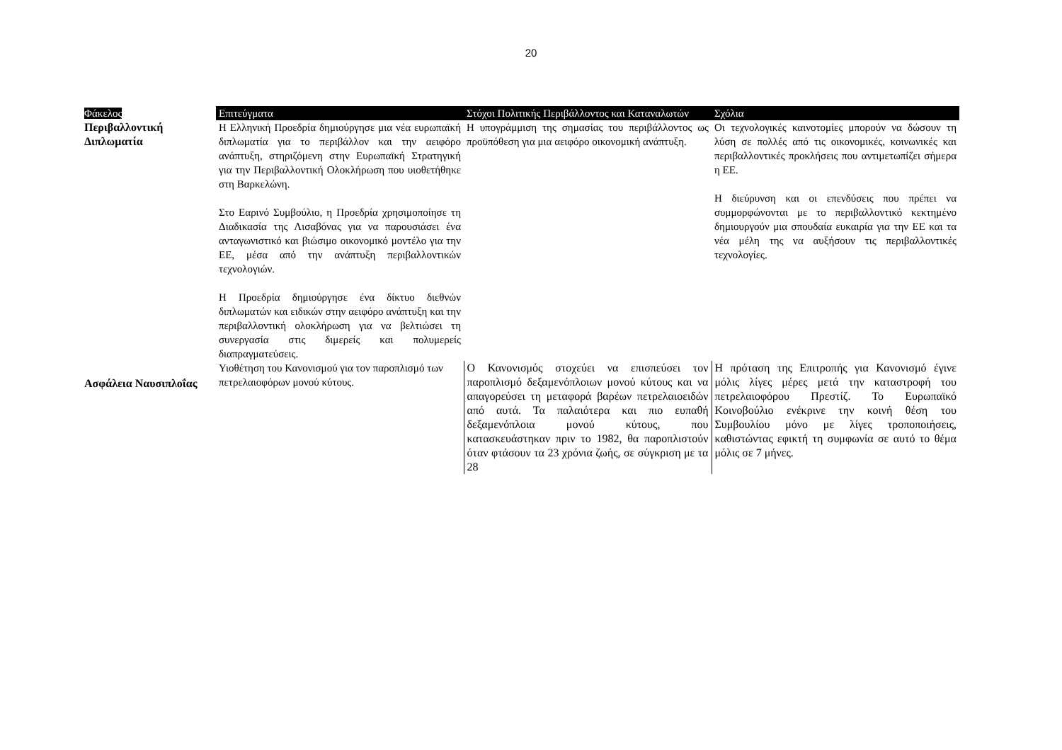20
| Φάκελος | Επιτεύγματα | Στόχοι Πολιτικής Περιβάλλοντος και Καταναλωτών | Σχόλια |
| --- | --- | --- | --- |
| Περιβαλλοντική Διπλωματία | Η Ελληνική Προεδρία δημιούργησε μια νέα ευρωπαϊκή διπλωματία για το περιβάλλον και την αειφόρο ανάπτυξη, στηριζόμενη στην Ευρωπαϊκή Στρατηγική για την Περιβαλλοντική Ολοκλήρωση που υιοθετήθηκε στη Βαρκελώνη. Στο Εαρινό Συμβούλιο, η Προεδρία χρησιμοποίησε τη Διαδικασία της Λισαβόνας για να παρουσιάσει ένα ανταγωνιστικό και βιώσιμο οικονομικό μοντέλο για την ΕΕ, μέσα από την ανάπτυξη περιβαλλοντικών τεχνολογιών. Η Προεδρία δημιούργησε ένα δίκτυο διεθνών διπλωματών και ειδικών στην αειφόρο ανάπτυξη και την περιβαλλοντική ολοκλήρωση για να βελτιώσει τη συνεργασία στις διμερείς και πολυμερείς διαπραγματεύσεις. | Η υπογράμμιση της σημασίας του περιβάλλοντος ως προϋπόθεση για μια αειφόρο οικονομική ανάπτυξη. | Οι τεχνολογικές καινοτομίες μπορούν να δώσουν τη λύση σε πολλές από τις οικονομικές, κοινωνικές και περιβαλλοντικές προκλήσεις που αντιμετωπίζει σήμερα η ΕΕ. Η διεύρυνση και οι επενδύσεις που πρέπει να συμμορφώνονται με το περιβαλλοντικό κεκτημένο δημιουργούν μια σπουδαία ευκαιρία για την ΕΕ και τα νέα μέλη της να αυξήσουν τις περιβαλλοντικές τεχνολογίες. |
| Ασφάλεια Ναυσιπλοΐας | Υιοθέτηση του Κανονισμού για τον παροπλισμό των πετρελαιοφόρων μονού κύτους. | Ο Κανονισμός στοχεύει να επισπεύσει τον παροπλισμό δεξαμενόπλοιων μονού κύτους και να απαγορεύσει τη μεταφορά βαρέων πετρελαιοειδών από αυτά. Τα παλαιότερα και πιο ευπαθή δεξαμενόπλοια μονού κύτους, που κατασκευάστηκαν πριν το 1982, θα παροπλιστούν όταν φτάσουν τα 23 χρόνια ζωής, σε σύγκριση με τα 28 | Η πρόταση της Επιτροπής για Κανονισμό έγινε μόλις λίγες μέρες μετά την καταστροφή του πετρελαιοφόρου Πρεστίζ. Το Ευρωπαϊκό Κοινοβούλιο ενέκρινε την κοινή θέση του Συμβουλίου μόνο με λίγες τροποποιήσεις, καθιστώντας εφικτή τη συμφωνία σε αυτό το θέμα μόλις σε 7 μήνες. |